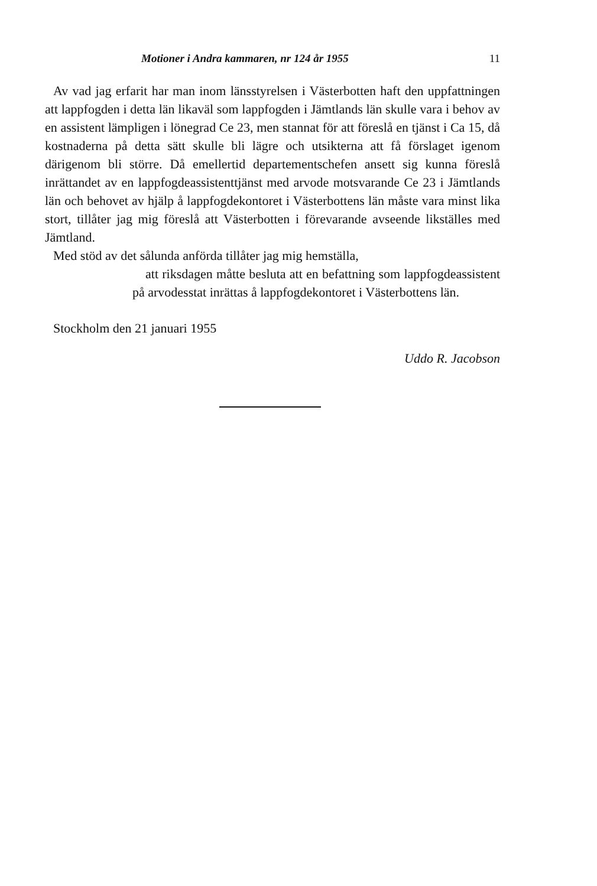Motioner i Andra kammaren, nr 124 år 1955 11
Av vad jag erfarit har man inom länsstyrelsen i Västerbotten haft den uppfattningen att lappfogden i detta län likaväl som lappfogden i Jämtlands län skulle vara i behov av en assistent lämpligen i lönegrad Ce 23, men stannat för att föreslå en tjänst i Ca 15, då kostnaderna på detta sätt skulle bli lägre och utsikterna att få förslaget igenom därigenom bli större. Då emellertid departementschefen ansett sig kunna föreslå inrättandet av en lappfogdeassistenttjänst med arvode motsvarande Ce 23 i Jämtlands län och behovet av hjälp å lappfogdekontoret i Västerbottens län måste vara minst lika stort, tillåter jag mig föreslå att Västerbotten i förevarande avseende likställes med Jämtland.
Med stöd av det sålunda anförda tillåter jag mig hemställa,
att riksdagen måtte besluta att en befattning som lappfogdeassistent på arvodesstat inrättas å lappfogdekontoret i Västerbottens län.
Stockholm den 21 januari 1955
Uddo R. Jacobson